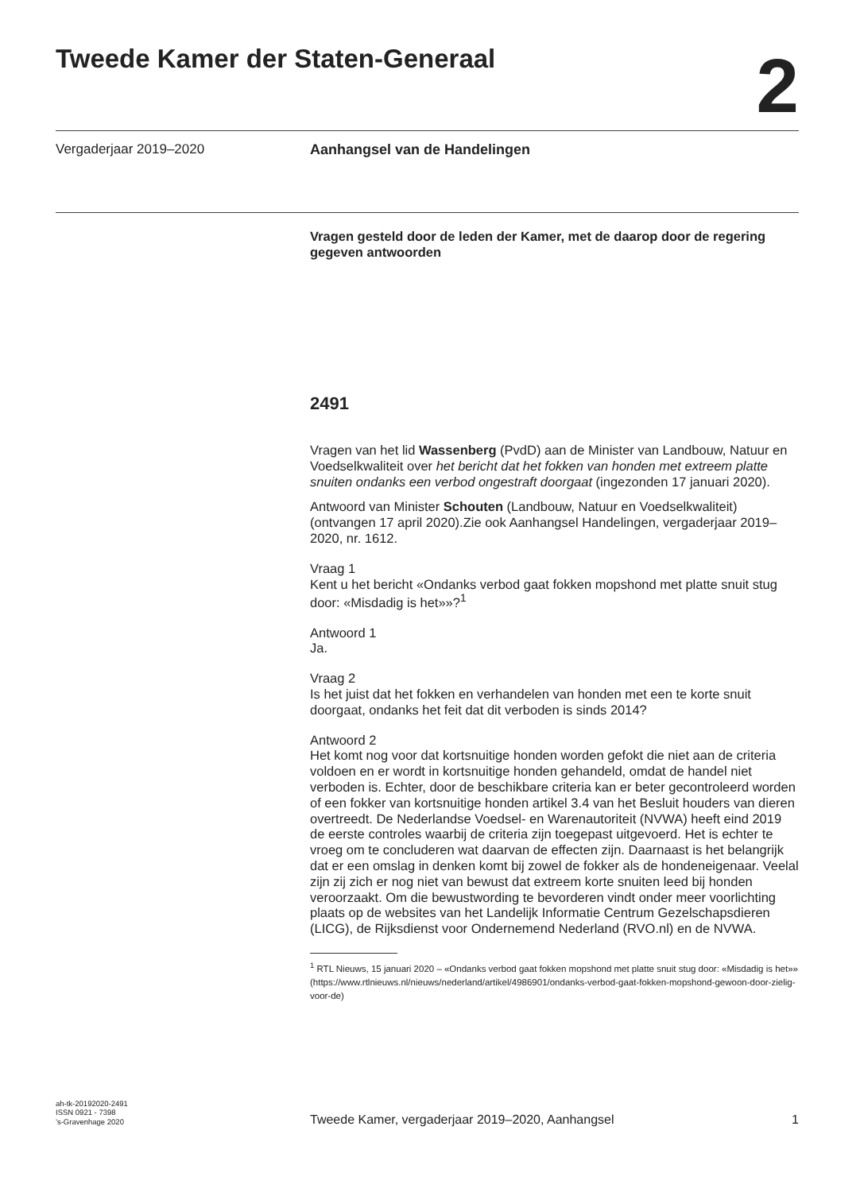Tweede Kamer der Staten-Generaal
2
Vergaderjaar 2019–2020 Aanhangsel van de Handelingen
Vragen gesteld door de leden der Kamer, met de daarop door de regering gegeven antwoorden
2491
Vragen van het lid Wassenberg (PvdD) aan de Minister van Landbouw, Natuur en Voedselkwaliteit over het bericht dat het fokken van honden met extreem platte snuiten ondanks een verbod ongestraft doorgaat (ingezonden 17 januari 2020).
Antwoord van Minister Schouten (Landbouw, Natuur en Voedselkwaliteit) (ontvangen 17 april 2020).Zie ook Aanhangsel Handelingen, vergaderjaar 2019–2020, nr. 1612.
Vraag 1
Kent u het bericht «Ondanks verbod gaat fokken mopshond met platte snuit stug door: «Misdadig is het»»?<sup>1</sup>
Antwoord 1
Ja.
Vraag 2
Is het juist dat het fokken en verhandelen van honden met een te korte snuit doorgaat, ondanks het feit dat dit verboden is sinds 2014?
Antwoord 2
Het komt nog voor dat kortsnuitige honden worden gefokt die niet aan de criteria voldoen en er wordt in kortsnuitige honden gehandeld, omdat de handel niet verboden is. Echter, door de beschikbare criteria kan er beter gecontroleerd worden of een fokker van kortsnuitige honden artikel 3.4 van het Besluit houders van dieren overtreedt. De Nederlandse Voedsel- en Warenautoriteit (NVWA) heeft eind 2019 de eerste controles waarbij de criteria zijn toegepast uitgevoerd. Het is echter te vroeg om te concluderen wat daarvan de effecten zijn. Daarnaast is het belangrijk dat er een omslag in denken komt bij zowel de fokker als de hondeneigenaar. Veelal zijn zij zich er nog niet van bewust dat extreem korte snuiten leed bij honden veroorzaakt. Om die bewustwording te bevorderen vindt onder meer voorlichting plaats op de websites van het Landelijk Informatie Centrum Gezelschapsdieren (LICG), de Rijksdienst voor Ondernemend Nederland (RVO.nl) en de NVWA.
<sup>1</sup> RTL Nieuws, 15 januari 2020 – «Ondanks verbod gaat fokken mopshond met platte snuit stug door: «Misdadig is het»» (https://www.rtlnieuws.nl/nieuws/nederland/artikel/4986901/ondanks-verbod-gaat-fokken-mopshond-gewoon-door-zielig-voor-de)
ah-tk-20192020-2491
ISSN 0921 - 7398
’s-Gravenhage 2020
Tweede Kamer, vergaderjaar 2019–2020, Aanhangsel 1